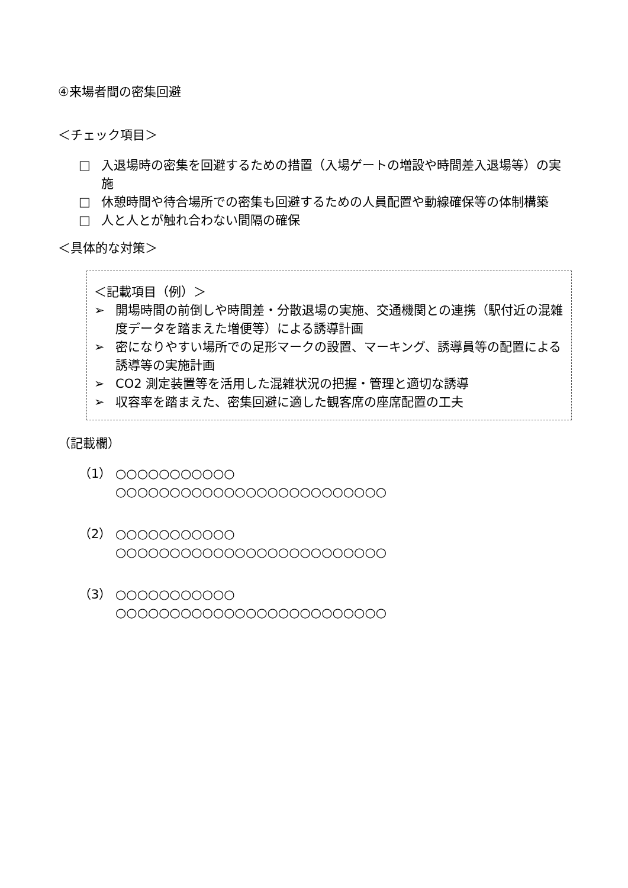④来場者間の密集回避
＜チェック項目＞
□ 入退場時の密集を回避するための措置（入場ゲートの増設や時間差入退場等）の実施
□ 休憩時間や待合場所での密集も回避するための人員配置や動線確保等の体制構築
□ 人と人とが触れ合わない間隔の確保
＜具体的な対策＞
＜記載項目（例）＞
➢ 開場時間の前倒しや時間差・分散退場の実施、交通機関との連携（駅付近の混雑度データを踏まえた増便等）による誘導計画
➢ 密になりやすい場所での足形マークの設置、マーキング、誘導員等の配置による誘導等の実施計画
➢ CO2 測定装置等を活用した混雑状況の把握・管理と適切な誘導
➢ 収容率を踏まえた、密集回避に適した観客席の座席配置の工夫
（記載欄）
（1） ○○○○○○○○○○○
○○○○○○○○○○○○○○○○○○○○○○○○○
（2） ○○○○○○○○○○○
○○○○○○○○○○○○○○○○○○○○○○○○○
（3） ○○○○○○○○○○○
○○○○○○○○○○○○○○○○○○○○○○○○○